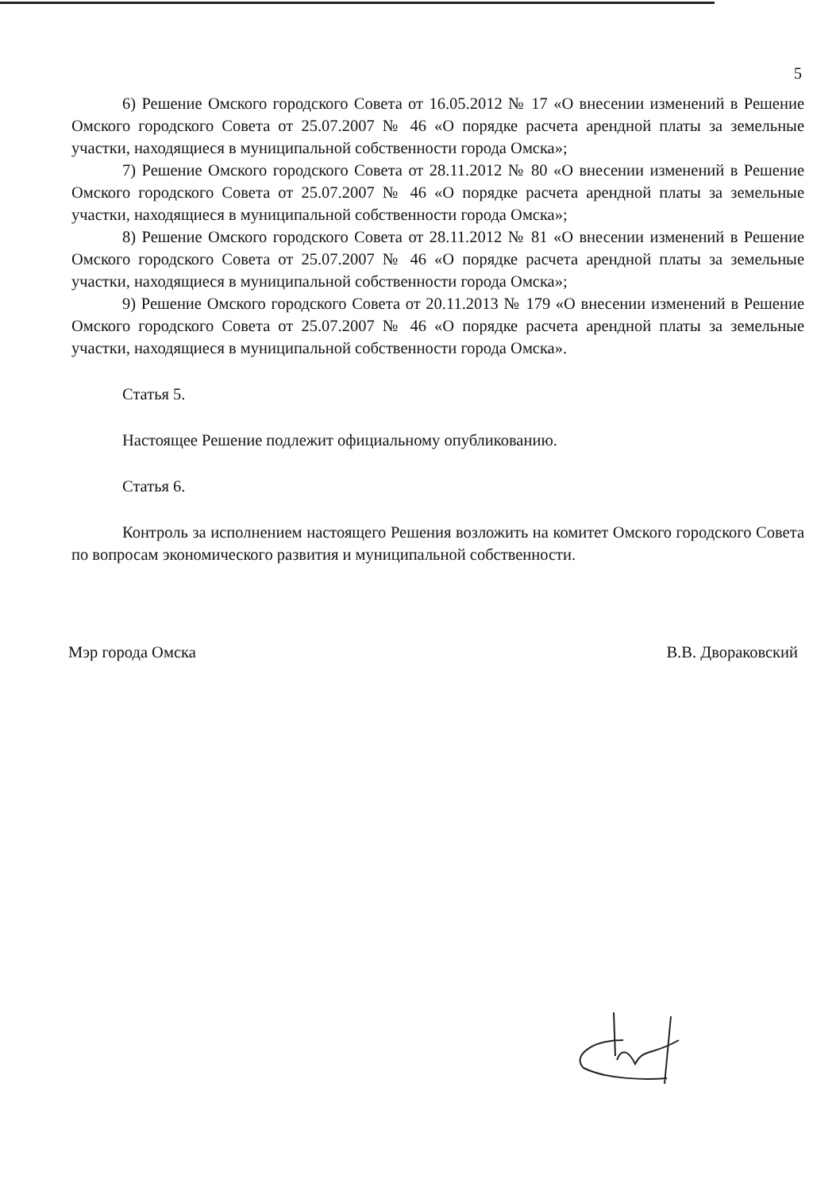5
6) Решение Омского городского Совета от 16.05.2012 № 17 «О внесении изменений в Решение Омского городского Совета от 25.07.2007 № 46 «О порядке расчета арендной платы за земельные участки, находящиеся в муниципальной собственности города Омска»;
7) Решение Омского городского Совета от 28.11.2012 № 80 «О внесении изменений в Решение Омского городского Совета от 25.07.2007 № 46 «О порядке расчета арендной платы за земельные участки, находящиеся в муниципальной собственности города Омска»;
8) Решение Омского городского Совета от 28.11.2012 № 81 «О внесении изменений в Решение Омского городского Совета от 25.07.2007 № 46 «О порядке расчета арендной платы за земельные участки, находящиеся в муниципальной собственности города Омска»;
9) Решение Омского городского Совета от 20.11.2013 № 179 «О внесении изменений в Решение Омского городского Совета от 25.07.2007 № 46 «О порядке расчета арендной платы за земельные участки, находящиеся в муниципальной собственности города Омска».
Статья 5.
Настоящее Решение подлежит официальному опубликованию.
Статья 6.
Контроль за исполнением настоящего Решения возложить на комитет Омского городского Совета по вопросам экономического развития и муниципальной собственности.
Мэр города Омска В.В. Двораковский